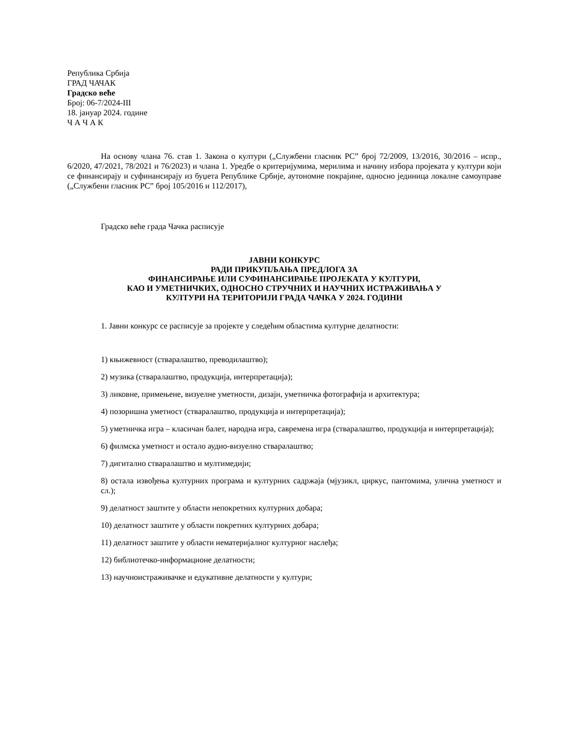Република Србија
ГРАД ЧАЧАК
Градско веће
Број: 06-7/2024-III
18. јануар 2024. године
Ч А Ч А К
На основу члана 76. став 1. Закона о култури („Службени гласник РС” број 72/2009, 13/2016, 30/2016 – испр., 6/2020, 47/2021, 78/2021 и 76/2023) и члана 1. Уредбе о критеријумима, мерилима и начину избора пројеката у култури који се финансирају и суфинансирају из буџета Републике Србије, аутономне покрајине, односно јединица локалне самоуправе („Службени гласник РС” број 105/2016 и 112/2017),
Градско веће града Чачка расписује
ЈАВНИ КОНКУРС
РАДИ ПРИКУПЉАЊА ПРЕДЛОГА ЗА
ФИНАНСИРАЊЕ ИЛИ СУФИНАНСИРАЊЕ ПРОЈЕКАТА У КУЛТУРИ,
КАО И УМЕТНИЧКИХ, ОДНОСНО СТРУЧНИХ И НАУЧНИХ ИСТРАЖИВАЊА У
КУЛТУРИ НА ТЕРИТОРИЈИ ГРАДА ЧАЧКА У 2024. ГОДИНИ
1. Јавни конкурс се расписује за пројекте у следећим областима културне делатности:
1) књижевност (стваралаштво, преводилаштво);
2) музика (стваралаштво, продукција, интерпретација);
3) ликовне, примењене, визуелне уметности, дизајн, уметничка фотографија и архитектура;
4) позоришна уметност (стваралаштво, продукција и интерпретација);
5) уметничка игра – класичан балет, народна игра, савремена игра (стваралаштво, продукција и интерпретација);
6) филмска уметност и остало аудио-визуелно стваралаштво;
7) дигитално стваралаштво и мултимедији;
8) остала извођења културних програма и културних садржаја (мјузикл, циркус, пантомима, улична уметност и сл.);
9) делатност заштите у области непокретних културних добара;
10) делатност заштите у области покретних културних добара;
11) делатност заштите у области нематеријалног културног наслеђа;
12) библиотечко-информационе делатности;
13) научноистраживачке и едукативне делатности у култури;